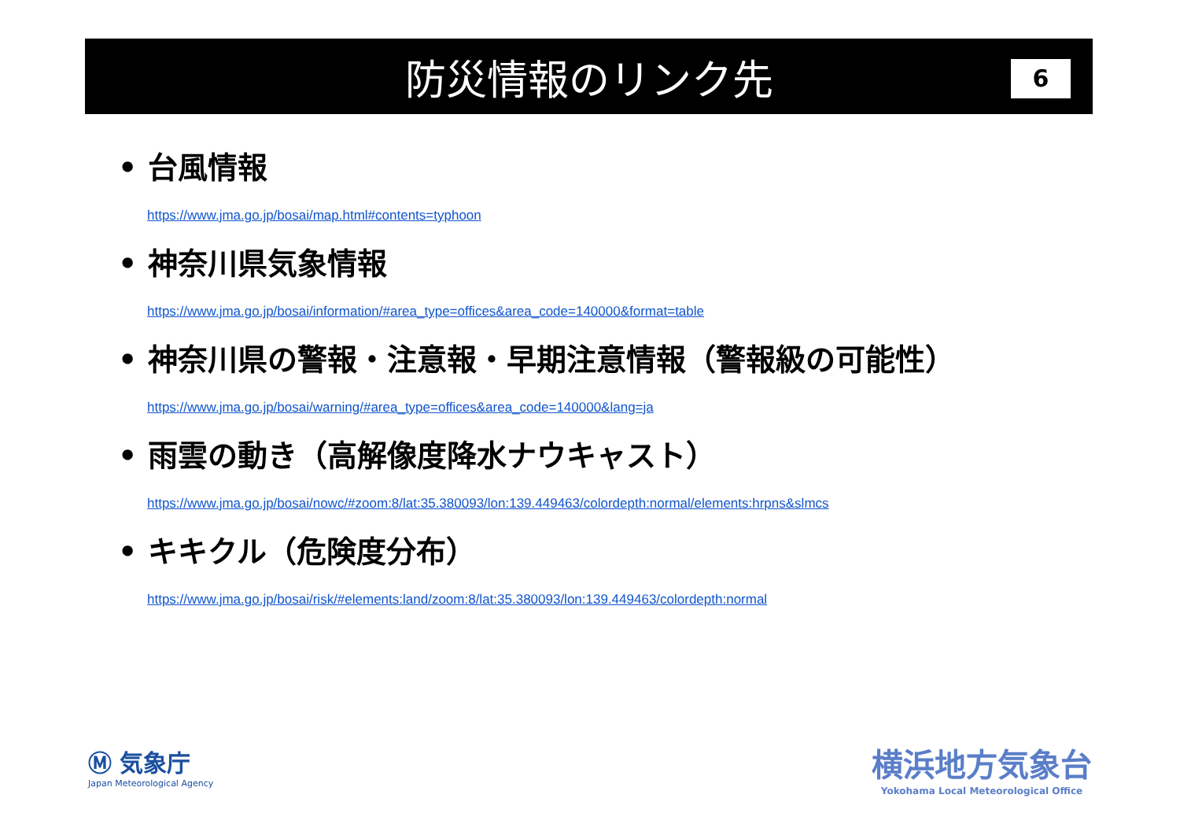防災情報のリンク先
6
• 台風情報
https://www.jma.go.jp/bosai/map.html#contents=typhoon
• 神奈川県気象情報
https://www.jma.go.jp/bosai/information/#area_type=offices&area_code=140000&format=table
• 神奈川県の警報・注意報・早期注意情報（警報級の可能性）
https://www.jma.go.jp/bosai/warning/#area_type=offices&area_code=140000&lang=ja
• 雨雲の動き（高解像度降水ナウキャスト）
https://www.jma.go.jp/bosai/nowc/#zoom:8/lat:35.380093/lon:139.449463/colordepth:normal/elements:hrpns&slmcs
• キキクル（危険度分布）
https://www.jma.go.jp/bosai/risk/#elements:land/zoom:8/lat:35.380093/lon:139.449463/colordepth:normal
Ⓜ 気象庁
Japan Meteorological Agency
横浜地方気象台
Yokohama Local Meteorological Office